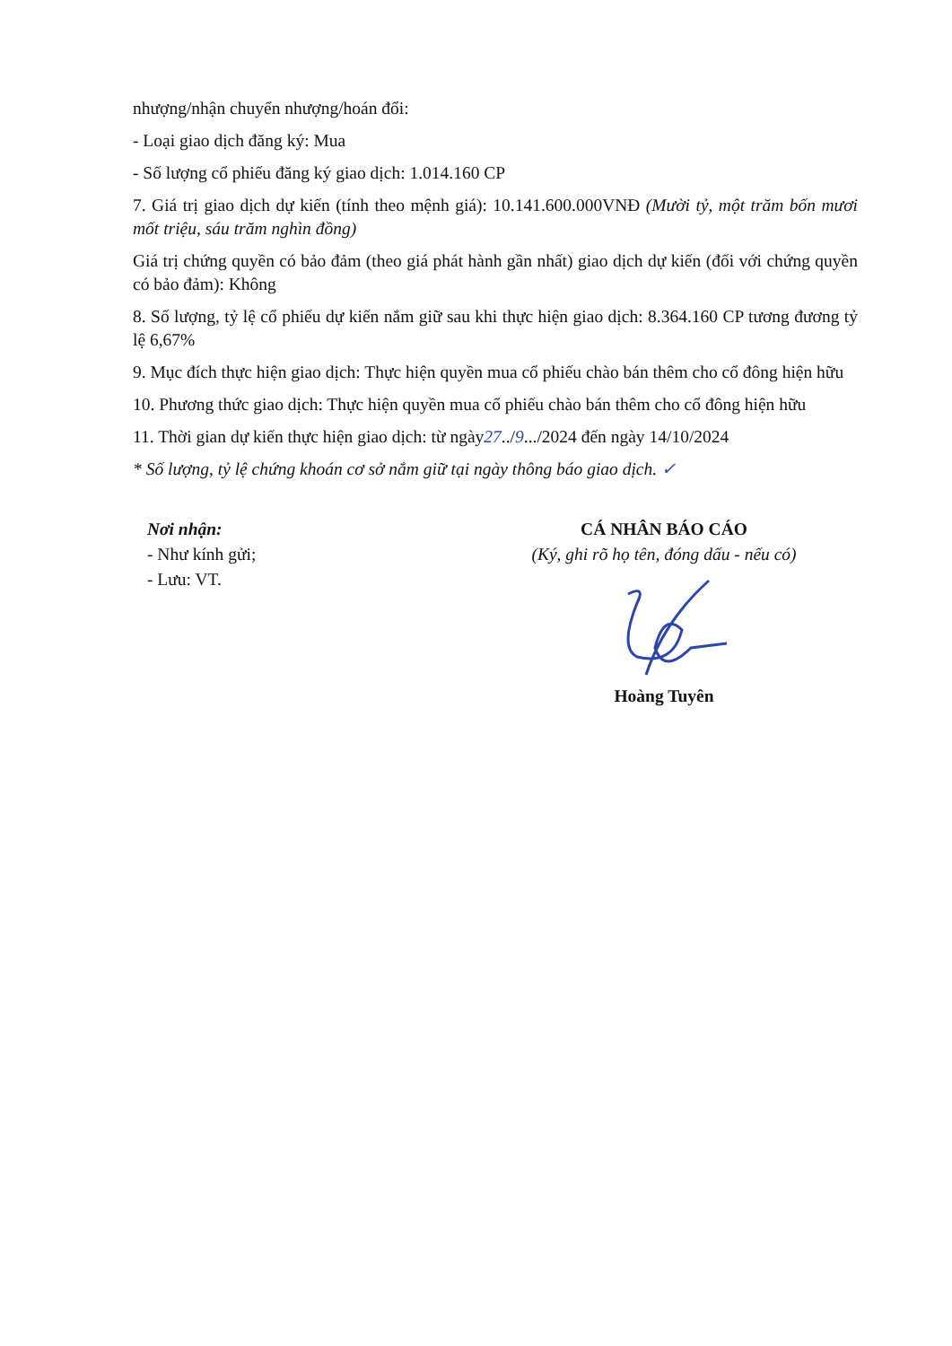nhượng/nhận chuyển nhượng/hoán đổi:
- Loại giao dịch đăng ký: Mua
- Số lượng cổ phiếu đăng ký giao dịch: 1.014.160 CP
7. Giá trị giao dịch dự kiến (tính theo mệnh giá): 10.141.600.000VNĐ (Mười tỷ, một trăm bốn mươi mốt triệu, sáu trăm nghìn đồng)
Giá trị chứng quyền có bảo đảm (theo giá phát hành gần nhất) giao dịch dự kiến (đối với chứng quyền có bảo đảm): Không
8. Số lượng, tỷ lệ cổ phiếu dự kiến nắm giữ sau khi thực hiện giao dịch: 8.364.160 CP tương đương tỷ lệ 6,67%
9. Mục đích thực hiện giao dịch: Thực hiện quyền mua cổ phiếu chào bán thêm cho cổ đông hiện hữu
10. Phương thức giao dịch: Thực hiện quyền mua cổ phiếu chào bán thêm cho cổ đông hiện hữu
11. Thời gian dự kiến thực hiện giao dịch: từ ngày27../9.../2024 đến ngày 14/10/2024
* Số lượng, tỷ lệ chứng khoán cơ sở nắm giữ tại ngày thông báo giao dịch. ✓
Nơi nhận:
- Như kính gửi;
- Lưu: VT.
CÁ NHÂN BÁO CÁO
(Ký, ghi rõ họ tên, đóng dấu - nếu có)
Hoàng Tuyên